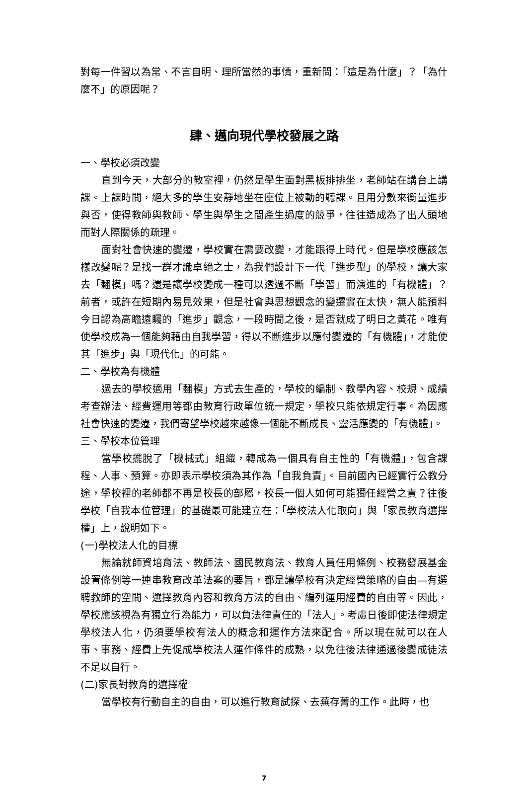對每一件習以為常、不言自明、理所當然的事情，重新問：「這是為什麼」？「為什麼不」的原因呢？
肆、邁向現代學校發展之路
一、學校必須改變
直到今天，大部分的教室裡，仍然是學生面對黑板排排坐，老師站在講台上講課。上課時間，絕大多的學生安靜地坐在座位上被動的聽課。且用分數來衡量進步與否，使得教師與教師、學生與學生之間產生過度的競爭，往往造成為了出人頭地而對人際關係的疏理。
面對社會快速的變遷，學校實在需要改變，才能跟得上時代。但是學校應該怎樣改變呢？是找一群才識卓絕之士，為我們設計下一代「進步型」的學校，讓大家去「翻模」嗎？還是讓學校變成一種可以透過不斷「學習」而演進的「有機體」？前者，或許在短期內易見效果，但是社會與思想觀念的變遷實在太快，無人能預料今日認為高瞻遠矚的「進步」觀念，一段時間之後，是否就成了明日之黃花。唯有使學校成為一個能夠藉由自我學習，得以不斷進步以應付變遷的「有機體」，才能使其「進步」與「現代化」的可能。
二、學校為有機體
過去的學校適用「翻模」方式去生產的，學校的編制、教學內容、校規、成績考查辦法、經費運用等都由教育行政單位統一規定，學校只能依規定行事。為因應社會快速的變遷，我們寄望學校越來越像一個能不斷成長、靈活應變的「有機體」。
三、學校本位管理
當學校擺脫了「機械式」組織，轉成為一個具有自主性的「有機體」，包含課程、人事、預算。亦即表示學校須為其作為「自我負責」。目前國內已經實行公教分途，學校裡的老師都不再是校長的部屬，校長一個人如何可能獨任經營之責？往後學校「自我本位管理」的基礎最可能建立在：「學校法人化取向」與「家長教育選擇權」上，說明如下。
(一)學校法人化的目標
無論就師資培育法、教師法、國民教育法、教育人員任用條例、校務發展基金設置條例等一連串教育改革法案的要旨，都是讓學校有決定經營策略的自由—有選聘教師的空間、選擇教育內容和教育方法的自由、編列運用經費的自由等。因此，學校應該視為有獨立行為能力，可以負法律責任的「法人」。考慮日後即使法律規定學校法人化，仍須要學校有法人的概念和運作方法來配合。所以現在就可以在人事、事務、經費上先促成學校法人運作條件的成熟，以免往後法律通過後變成徒法不足以自行。
(二)家長對教育的選擇權
當學校有行動自主的自由，可以進行教育試探、去蕪存菁的工作。此時，也
7